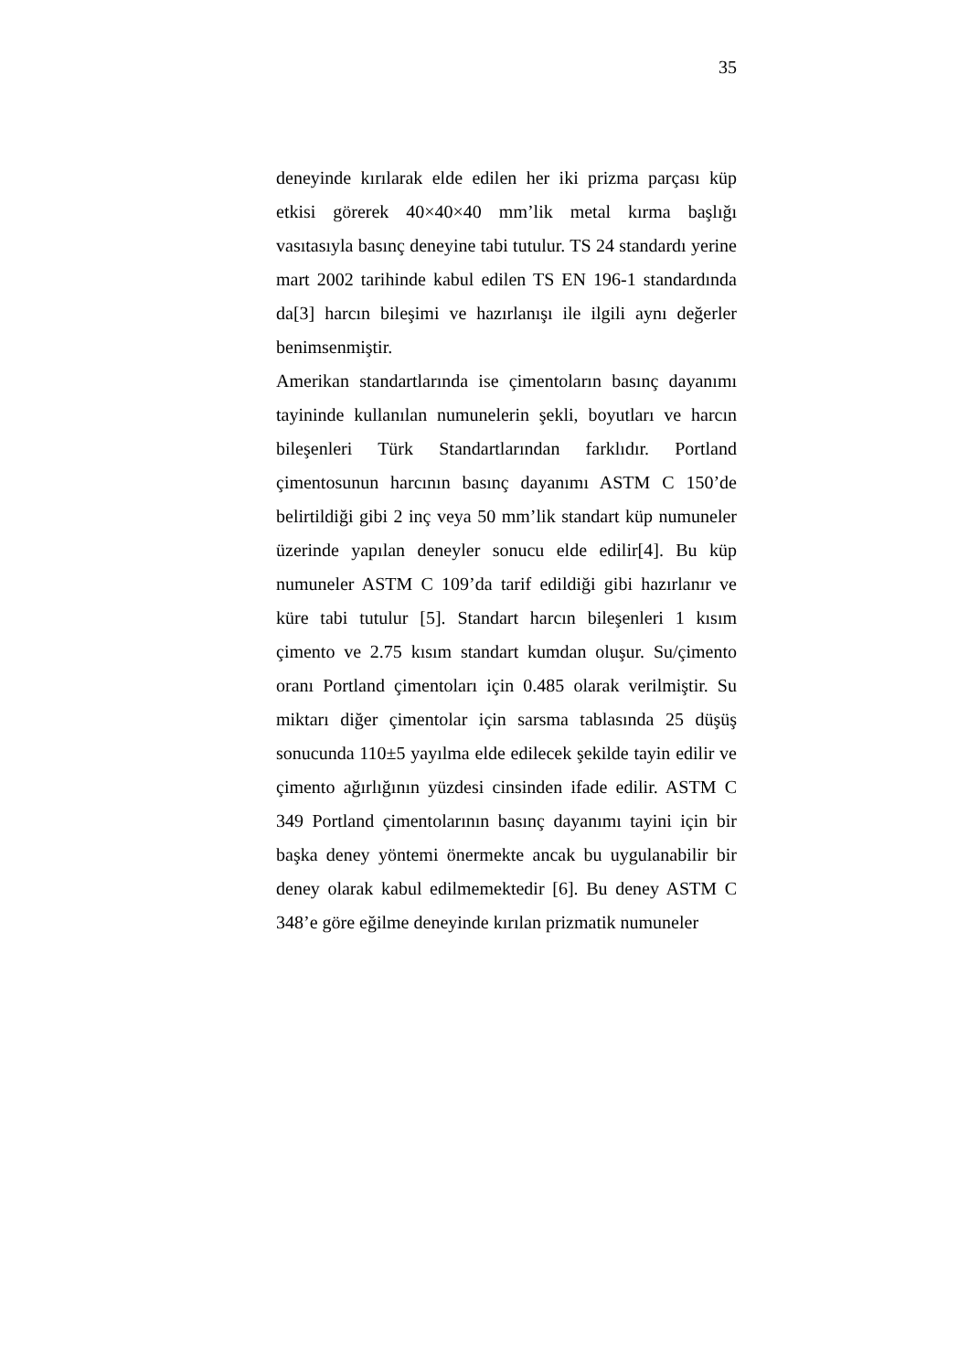35
deneyinde kırılarak elde edilen her iki prizma parçası küp etkisi görerek 40×40×40 mm’lik metal kırma başlığı vasıtasıyla basınç deneyine tabi tutulur. TS 24 standardı yerine mart 2002 tarihinde kabul edilen TS EN 196-1 standardında da[3] harcın bileşimi ve hazırlanışı ile ilgili aynı değerler benimsenmiştir.
Amerikan standartlarında ise çimentoların basınç dayanımı tayininde kullanılan numunelerin şekli, boyutları ve harcın bileşenleri Türk Standartlarından farklıdır. Portland çimentosunun harcının basınç dayanımı ASTM C 150’de belirtildiği gibi 2 inç veya 50 mm’lik standart küp numuneler üzerinde yapılan deneyler sonucu elde edilir[4]. Bu küp numuneler ASTM C 109’da tarif edildiği gibi hazırlanır ve küre tabi tutulur [5]. Standart harcın bileşenleri 1 kısım çimento ve 2.75 kısım standart kumdan oluşur. Su/çimento oranı Portland çimentoları için 0.485 olarak verilmiştir. Su miktarı diğer çimentolar için sarsma tablasında 25 düşüş sonucunda 110±5 yayılma elde edilecek şekilde tayin edilir ve çimento ağırlığının yüzdesi cinsinden ifade edilir. ASTM C 349 Portland çimentolarının basınç dayanımı tayini için bir başka deney yöntemi önermekte ancak bu uygulanabilir bir deney olarak kabul edilmemektedir [6]. Bu deney ASTM C 348’e göre eğilme deneyinde kırılan prizmatik numuneler